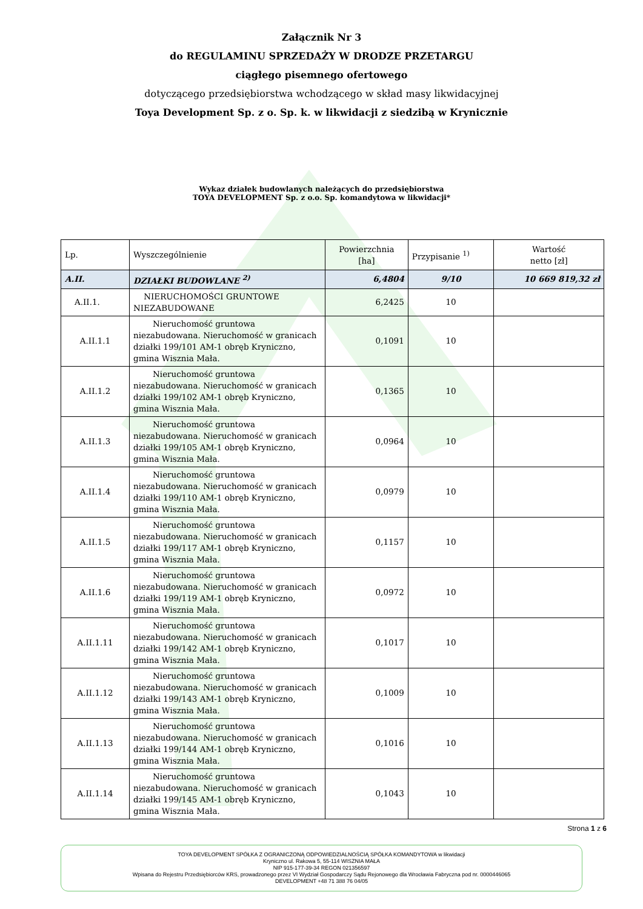Załącznik Nr 3
do REGULAMINU SPRZEDAŻY W DRODZE PRZETARGU
ciągłego pisemnego ofertowego
dotyczącego przedsiębiorstwa wchodzącego w skład masy likwidacyjnej
Toya Development Sp. z o. Sp. k. w likwidacji z siedzibą w Krynicznie
Wykaz działek budowlanych należących do przedsiębiorstwa
TOYA DEVELOPMENT Sp. z o.o. Sp. komandytowa w likwidacji*
| Lp. | Wyszczególnienie | Powierzchnia [ha] | Przypisanie <sup>1)</sup> | Wartość netto [zł] |
| A.II. | DZIAŁKI BUDOWLANE <sup>2)</sup> | 6,4804 | 9/10 | 10 669 819,32 zł |
| A.II.1. | NIERUCHOMOŚCI GRUNTOWE NIEZABUDOWANE | 6,2425 | 10 | |
| A.II.1.1 | Nieruchomość gruntowa niezabudowana. Nieruchomość w granicach działki 199/101 AM-1 obręb Kryniczno, gmina Wisznia Mała. | 0,1091 | 10 | |
| A.II.1.2 | Nieruchomość gruntowa niezabudowana. Nieruchomość w granicach działki 199/102 AM-1 obręb Kryniczno, gmina Wisznia Mała. | 0,1365 | 10 | |
| A.II.1.3 | Nieruchomość gruntowa niezabudowana. Nieruchomość w granicach działki 199/105 AM-1 obręb Kryniczno, gmina Wisznia Mała. | 0,0964 | 10 | |
| A.II.1.4 | Nieruchomość gruntowa niezabudowana. Nieruchomość w granicach działki 199/110 AM-1 obręb Kryniczno, gmina Wisznia Mała. | 0,0979 | 10 | |
| A.II.1.5 | Nieruchomość gruntowa niezabudowana. Nieruchomość w granicach działki 199/117 AM-1 obręb Kryniczno, gmina Wisznia Mała. | 0,1157 | 10 | |
| A.II.1.6 | Nieruchomość gruntowa niezabudowana. Nieruchomość w granicach działki 199/119 AM-1 obręb Kryniczno, gmina Wisznia Mała. | 0,0972 | 10 | |
| A.II.1.11 | Nieruchomość gruntowa niezabudowana. Nieruchomość w granicach działki 199/142 AM-1 obręb Kryniczno, gmina Wisznia Mała. | 0,1017 | 10 | |
| A.II.1.12 | Nieruchomość gruntowa niezabudowana. Nieruchomość w granicach działki 199/143 AM-1 obręb Kryniczno, gmina Wisznia Mała. | 0,1009 | 10 | |
| A.II.1.13 | Nieruchomość gruntowa niezabudowana. Nieruchomość w granicach działki 199/144 AM-1 obręb Kryniczno, gmina Wisznia Mała. | 0,1016 | 10 | |
| A.II.1.14 | Nieruchomość gruntowa niezabudowana. Nieruchomość w granicach działki 199/145 AM-1 obręb Kryniczno, gmina Wisznia Mała. | 0,1043 | 10 | |
Strona 1 z 6
TOYA DEVELOPMENT SPÓŁKA Z OGRANICZONĄ ODPOWIEDZIALNOŚCIĄ SPÓŁKA KOMANDYTOWA w likwidacji
Kryniczno ul. Rakowa 5, 55-114 WISZNIA MAŁA
NIP 915-177-39-34 REGON 021356597
Wpisana do Rejestru Przedsiębiorców KRS, prowadzonego przez VI Wydział Gospodarczy Sądu Rejonowego dla Wrocławia Fabryczna pod nr. 0000446065
DEVELOPMENT +48 71 388 76 04/05